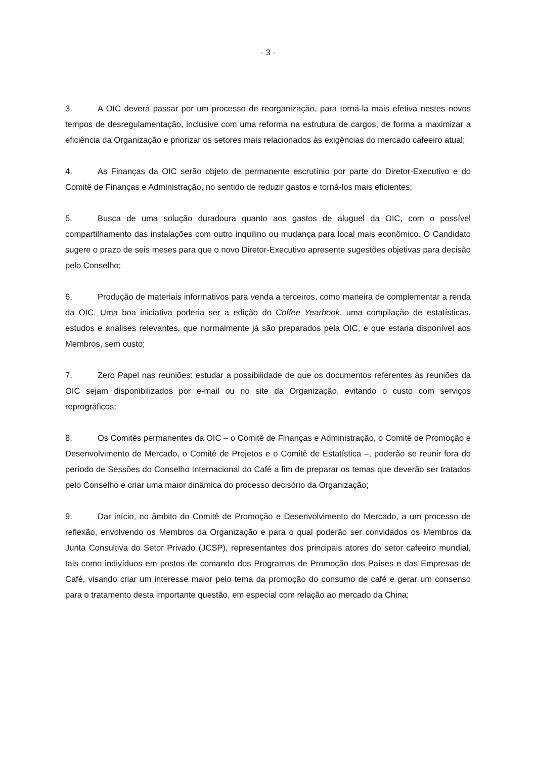- 3 -
3. A OIC deverá passar por um processo de reorganização, para torná-la mais efetiva nestes novos tempos de desregulamentação, inclusive com uma reforma na estrutura de cargos, de forma a maximizar a eficiência da Organização e priorizar os setores mais relacionados às exigências do mercado cafeeiro atual;
4. As Finanças da OIC serão objeto de permanente escrutínio por parte do Diretor-Executivo e do Comitê de Finanças e Administração, no sentido de reduzir gastos e torná-los mais eficientes;
5. Busca de uma solução duradoura quanto aos gastos de aluguel da OIC, com o possível compartilhamento das instalações com outro inquilino ou mudança para local mais econômico. O Candidato sugere o prazo de seis meses para que o novo Diretor-Executivo apresente sugestões objetivas para decisão pelo Conselho;
6. Produção de materiais informativos para venda a terceiros, como maneira de complementar a renda da OIC. Uma boa iniciativa poderia ser a edição do Coffee Yearbook, uma compilação de estatísticas, estudos e análises relevantes, que normalmente já são preparados pela OIC, e que estaria disponível aos Membros, sem custo;
7. Zero Papel nas reuniões: estudar a possibilidade de que os documentos referentes às reuniões da OIC sejam disponibilizados por e-mail ou no site da Organização, evitando o custo com serviços reprográficos;
8. Os Comitês permanentes da OIC – o Comitê de Finanças e Administração, o Comitê de Promoção e Desenvolvimento de Mercado, o Comitê de Projetos e o Comitê de Estatística –, poderão se reunir fora do período de Sessões do Conselho Internacional do Café a fim de preparar os temas que deverão ser tratados pelo Conselho e criar uma maior dinâmica do processo decisório da Organização;
9. Dar início, no âmbito do Comitê de Promoção e Desenvolvimento do Mercado, a um processo de reflexão, envolvendo os Membros da Organização e para o qual poderão ser convidados os Membros da Junta Consultiva do Setor Privado (JCSP), representantes dos principais atores do setor cafeeiro mundial, tais como indivíduos em postos de comando dos Programas de Promoção dos Países e das Empresas de Café, visando criar um interesse maior pelo tema da promoção do consumo de café e gerar um consenso para o tratamento desta importante questão, em especial com relação ao mercado da China;